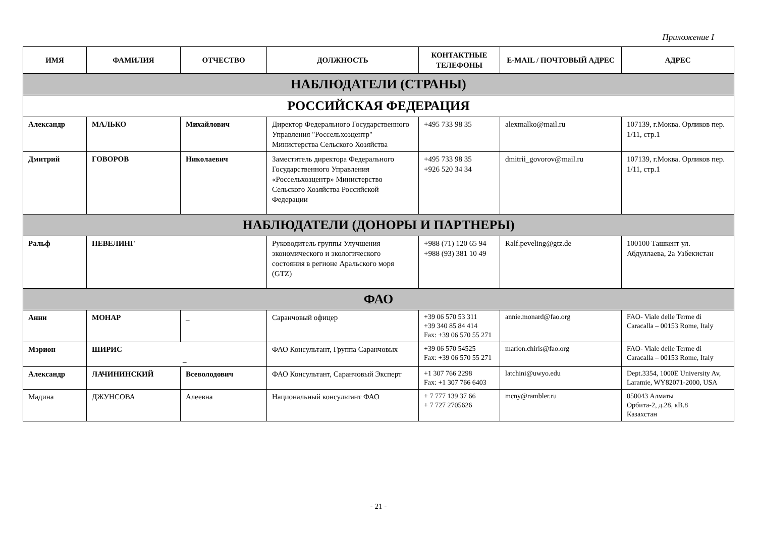Приложение I
| ИМЯ | ФАМИЛИЯ | ОТЧЕСТВО | ДОЛЖНОСТЬ | КОНТАКТНЫЕ ТЕЛЕФОНЫ | E-MAIL / ПОЧТОВЫЙ АДРЕС | АДРЕС |
| --- | --- | --- | --- | --- | --- | --- |
| НАБЛЮДАТЕЛИ (СТРАНЫ) | | | | | | |
| РОССИЙСКАЯ ФЕДЕРАЦИЯ | | | | | | |
| Александр | МАЛЬКО | Михайлович | Директор Федерального Государственного Управления "Россельхозцентр" Министерства Сельского Хозяйства | +495 733 98 35 | alexmalko@mail.ru | 107139, г.Моква. Орликов пер. 1/11, стр.1 |
| Дмитрий | ГОВОРОВ | Николаевич | Заместитель директора Федерального Государственного Управления «Россельхозцентр» Министерство Сельского Хозяйства Российской Федерации | +495 733 98 35 +926 520 34 34 | dmitrii_govorov@mail.ru | 107139, г.Моква. Орликов пер. 1/11, стр.1 |
| НАБЛЮДАТЕЛИ (ДОНОРЫ И ПАРТНЕРЫ) | | | | | | |
| Ральф | ПЕВЕЛИНГ | | Руководитель группы Улучшения экономического и экологического состояния в регионе Аральского моря (GTZ) | +988 (71) 120 65 94 +988 (93) 381 10 49 | Ralf.peveling@gtz.de | 100100 Ташкент ул. Абдуллаева, 2а Узбекистан |
| ФАО | | | | | | |
| Анни | МОНАР | _ | Саранчовый офицер | +39 06 570 53 311 +39 340 85 84 414 Fax: +39 06 570 55 271 | annie.monard@fao.org | FAO- Viale delle Terme di Caracalla – 00153 Rome, Italy |
| Мэрион | ШИРИС _ | | ФАО Консультант, Группа Саранчовых | +39 06 570 54525 Fax: +39 06 570 55 271 | marion.chiris@fao.org | FAO- Viale delle Terme di Caracalla – 00153 Rome, Italy |
| Александр | ЛАЧИНИНСКИЙ | Всеволодович | ФАО Консультант, Саранчовый Эксперт | +1 307 766 2298 Fax: +1 307 766 6403 | latchini@uwyo.edu | Dept.3354, 1000E University Av, Laramie, WY82071-2000, USA |
| Мадина | ДЖУНСОВА | Алеевна | Национальный консультант ФАО | + 7 777 139 37 66 + 7 727 2705626 | mcny@rambler.ru | 050043 Алматы Орбита-2, д.28, кВ.8 Казахстан |
- 21 -